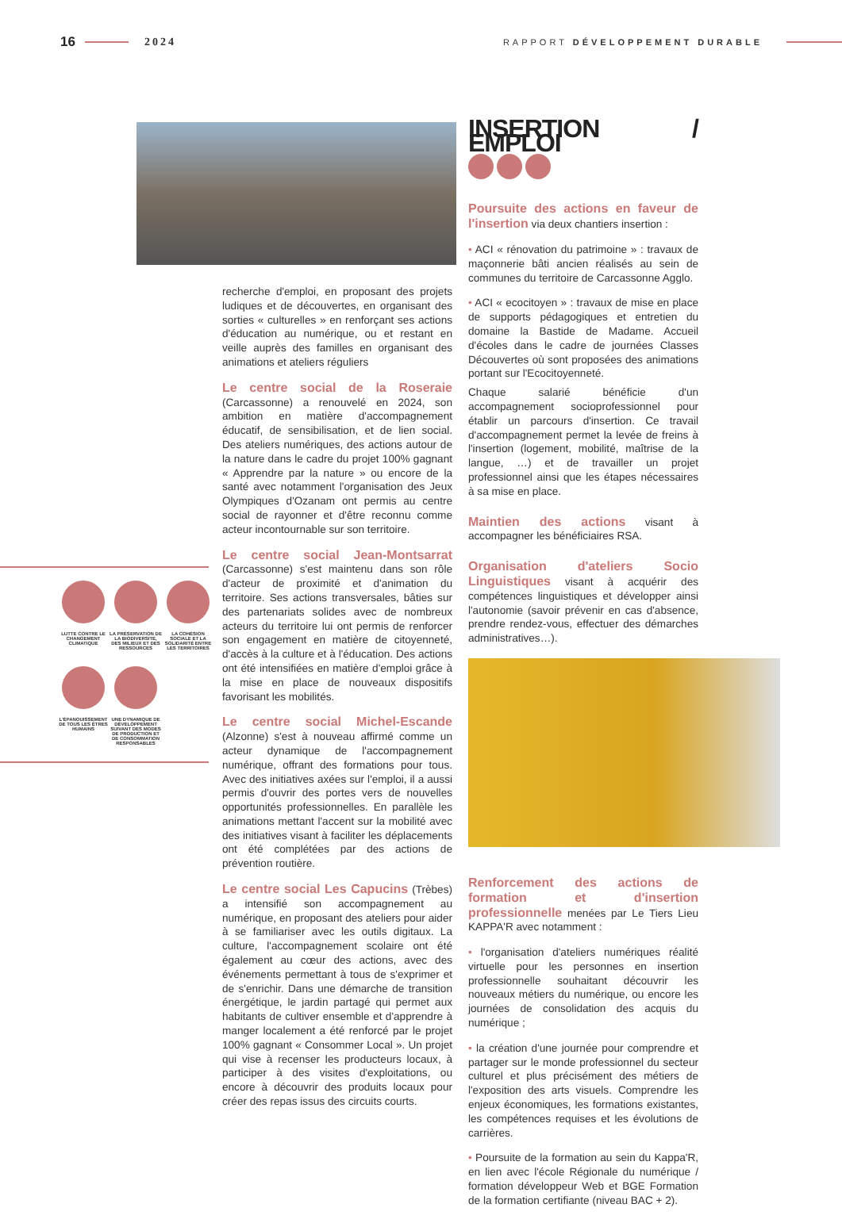16 2024 RAPPORT DÉVELOPPEMENT DURABLE
LUTTE CONTRE LE CHANGEMENT CLIMATIQUE
LA PRÉSERVATION DE LA BIODIVERSITÉ, DES MILIEUX ET DES RESSOURCES
LA COHÉSION SOCIALE ET LA SOLIDARITÉ ENTRE LES TERRITOIRES
L'ÉPANOUISSEMENT DE TOUS LES ÊTRES HUMAINS
UNE DYNAMIQUE DE DÉVELOPPEMENT SUIVANT DES MODES DE PRODUCTION ET DE CONSOMMATION RESPONSABLES
recherche d'emploi, en proposant des projets ludiques et de découvertes, en organisant des sorties « culturelles » en renforçant ses actions d'éducation au numérique, ou et restant en veille auprès des familles en organisant des animations et ateliers réguliers
Le centre social de la Roseraie (Carcassonne) a renouvelé en 2024, son ambition en matière d'accompagnement éducatif, de sensibilisation, et de lien social. Des ateliers numériques, des actions autour de la nature dans le cadre du projet 100% gagnant « Apprendre par la nature » ou encore de la santé avec notamment l'organisation des Jeux Olympiques d'Ozanam ont permis au centre social de rayonner et d'être reconnu comme acteur incontournable sur son territoire.
Le centre social Jean-Montsarrat (Carcassonne) s'est maintenu dans son rôle d'acteur de proximité et d'animation du territoire. Ses actions transversales, bâties sur des partenariats solides avec de nombreux acteurs du territoire lui ont permis de renforcer son engagement en matière de citoyenneté, d'accès à la culture et à l'éducation. Des actions ont été intensifiées en matière d'emploi grâce à la mise en place de nouveaux dispositifs favorisant les mobilités.
Le centre social Michel-Escande (Alzonne) s'est à nouveau affirmé comme un acteur dynamique de l'accompagnement numérique, offrant des formations pour tous. Avec des initiatives axées sur l'emploi, il a aussi permis d'ouvrir des portes vers de nouvelles opportunités professionnelles. En parallèle les animations mettant l'accent sur la mobilité avec des initiatives visant à faciliter les déplacements ont été complétées par des actions de prévention routière.
Le centre social Les Capucins (Trèbes) a intensifié son accompagnement au numérique, en proposant des ateliers pour aider à se familiariser avec les outils digitaux. La culture, l'accompagnement scolaire ont été également au cœur des actions, avec des événements permettant à tous de s'exprimer et de s'enrichir. Dans une démarche de transition énergétique, le jardin partagé qui permet aux habitants de cultiver ensemble et d'apprendre à manger localement a été renforcé par le projet 100% gagnant « Consommer Local ». Un projet qui vise à recenser les producteurs locaux, à participer à des visites d'exploitations, ou encore à découvrir des produits locaux pour créer des repas issus des circuits courts.
INSERTION / EMPLOI
Poursuite des actions en faveur de l'insertion via deux chantiers insertion :
• ACI « rénovation du patrimoine » : travaux de maçonnerie bâti ancien réalisés au sein de communes du territoire de Carcassonne Agglo.
• ACI « ecocitoyen » : travaux de mise en place de supports pédagogiques et entretien du domaine la Bastide de Madame. Accueil d'écoles dans le cadre de journées Classes Découvertes où sont proposées des animations portant sur l'Ecocitoyenneté.
Chaque salarié bénéficie d'un accompagnement socioprofessionnel pour établir un parcours d'insertion. Ce travail d'accompagnement permet la levée de freins à l'insertion (logement, mobilité, maîtrise de la langue, …) et de travailler un projet professionnel ainsi que les étapes nécessaires à sa mise en place.
Maintien des actions visant à accompagner les bénéficiaires RSA.
Organisation d'ateliers Socio Linguistiques visant à acquérir des compétences linguistiques et développer ainsi l'autonomie (savoir prévenir en cas d'absence, prendre rendez-vous, effectuer des démarches administratives…).
Renforcement des actions de formation et d'insertion professionnelle menées par Le Tiers Lieu KAPPA'R avec notamment :
• l'organisation d'ateliers numériques réalité virtuelle pour les personnes en insertion professionnelle souhaitant découvrir les nouveaux métiers du numérique, ou encore les journées de consolidation des acquis du numérique ;
• la création d'une journée pour comprendre et partager sur le monde professionnel du secteur culturel et plus précisément des métiers de l'exposition des arts visuels. Comprendre les enjeux économiques, les formations existantes, les compétences requises et les évolutions de carrières.
• Poursuite de la formation au sein du Kappa'R, en lien avec l'école Régionale du numérique / formation développeur Web et BGE Formation de la formation certifiante (niveau BAC + 2).